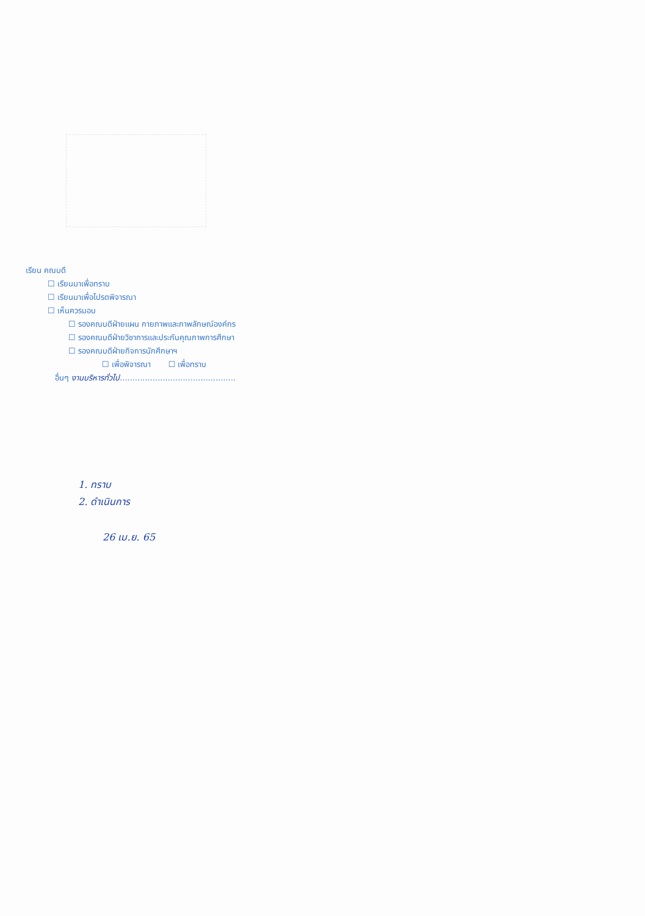เรียน คณบดี
☐ เรียนมาเพื่อทราบ
☐ เรียนมาเพื่อโปรดพิจารณา
☐ เห็นควรมอบ
☐ รองคณบดีฝ่ายแผน กายภาพและภาพลักษณ์องค์กร
☐ รองคณบดีฝ่ายวิชาการและประกันคุณภาพการศึกษา
☐ รองคณบดีฝ่ายกิจการนักศึกษาฯ
☐ เพื่อพิจารณา ☐ เพื่อทราบ
อื่นๆ งานบริหารทั่วไป..............................................
1. ทราบ
2. ดำเนินการ
26 เม.ย. 65